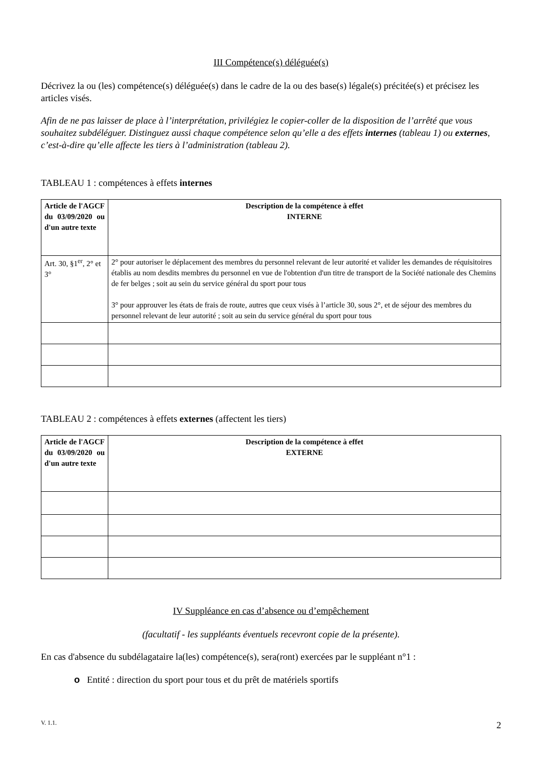III Compétence(s) déléguée(s)
Décrivez la ou (les) compétence(s) déléguée(s) dans le cadre de la ou des base(s) légale(s) précitée(s) et précisez les articles visés.
Afin de ne pas laisser de place à l’interprétation, privilégiez le copier-coller de la disposition de l’arrêté que vous souhaitez subdéléguer. Distinguez aussi chaque compétence selon qu’elle a des effets internes (tableau 1) ou externes, c’est-à-dire qu’elle affecte les tiers à l’administration (tableau 2).
TABLEAU 1 : compétences à effets internes
| Article de l'AGCF du 03/09/2020 ou d'un autre texte | Description de la compétence à effet INTERNE |
| --- | --- |
| Art. 30, §1<sup>er</sup>, 2° et 3° | 2° pour autoriser le déplacement des membres du personnel relevant de leur autorité et valider les demandes de réquisitoires établis au nom desdits membres du personnel en vue de l'obtention d'un titre de transport de la Société nationale des Chemins de fer belges ; soit au sein du service général du sport pour tous 3° pour approuver les états de frais de route, autres que ceux visés à l’article 30, sous 2°, et de séjour des membres du personnel relevant de leur autorité ; soit au sein du service général du sport pour tous |
TABLEAU 2 : compétences à effets externes (affectent les tiers)
| Article de l'AGCF du 03/09/2020 ou d'un autre texte | Description de la compétence à effet EXTERNE |
| --- | --- |
IV Suppléance en cas d’absence ou d’empêchement
(facultatif - les suppléants éventuels recevront copie de la présente).
En cas d'absence du subdélagataire la(les) compétence(s), sera(ront) exercées par le suppléant n°1 :
o Entité : direction du sport pour tous et du prêt de matériels sportifs
V. 1.1. 2